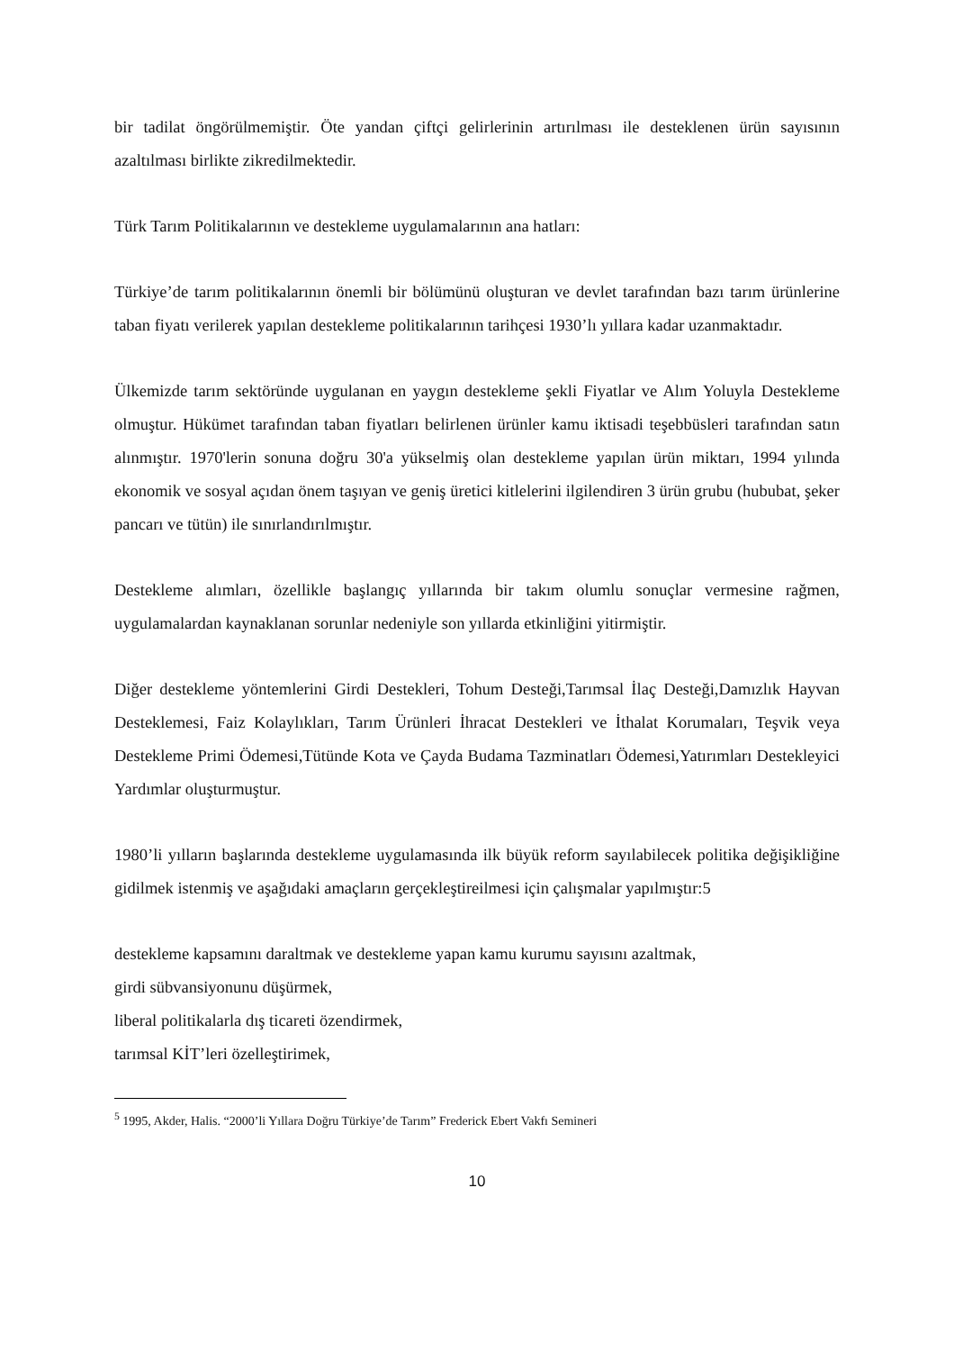bir tadilat öngörülmemiştir. Öte yandan çiftçi gelirlerinin artırılması ile desteklenen ürün sayısının azaltılması birlikte zikredilmektedir.
Türk Tarım Politikalarının ve destekleme uygulamalarının ana hatları:
Türkiye’de tarım politikalarının önemli bir bölümünü oluşturan ve devlet tarafından bazı tarım ürünlerine taban fiyatı verilerek yapılan destekleme politikalarının tarihçesi 1930’lı yıllara kadar uzanmaktadır.
Ülkemizde tarım sektöründe uygulanan en yaygın destekleme şekli Fiyatlar ve Alım Yoluyla Destekleme olmuştur. Hükümet tarafından taban fiyatları belirlenen ürünler kamu iktisadi teşebbüsleri tarafından satın alınmıştır. 1970'lerin sonuna doğru 30'a yükselmiş olan destekleme yapılan ürün miktarı, 1994 yılında ekonomik ve sosyal açıdan önem taşıyan ve geniş üretici kitlelerini ilgilendiren 3 ürün grubu (hububat, şeker pancarı ve tütün) ile sınırlandırılmıştır.
Destekleme alımları, özellikle başlangıç yıllarında bir takım olumlu sonuçlar vermesine rağmen, uygulamalardan kaynaklanan sorunlar nedeniyle son yıllarda etkinliğini yitirmiştir.
Diğer destekleme yöntemlerini Girdi Destekleri, Tohum Desteği,Tarımsal İlaç Desteği,Damızlık Hayvan Desteklemesi, Faiz Kolaylıkları, Tarım Ürünleri İhracat Destekleri ve İthalat Korumaları, Teşvik veya Destekleme Primi Ödemesi,Tütünde Kota ve Çayda Budama Tazminatları Ödemesi,Yatırımları Destekleyici Yardımlar oluşturmuştur.
1980’li yılların başlarında destekleme uygulamasında ilk büyük reform sayılabilecek politika değişikliğine gidilmek istenmiş ve aşağıdaki amaçların gerçekleştireilmesi için çalışmalar yapılmıştır:5
destekleme kapsamını daraltmak ve destekleme yapan kamu kurumu sayısını azaltmak,
girdi sübvansiyonunu düşürmek,
liberal politikalarla dış ticareti özendirmek,
tarımsal KİT’leri özelleştirimek,
<sup>5</sup> 1995, Akder, Halis. “2000’li Yıllara Doğru Türkiye’de Tarım” Frederick Ebert Vakfı Semineri
10